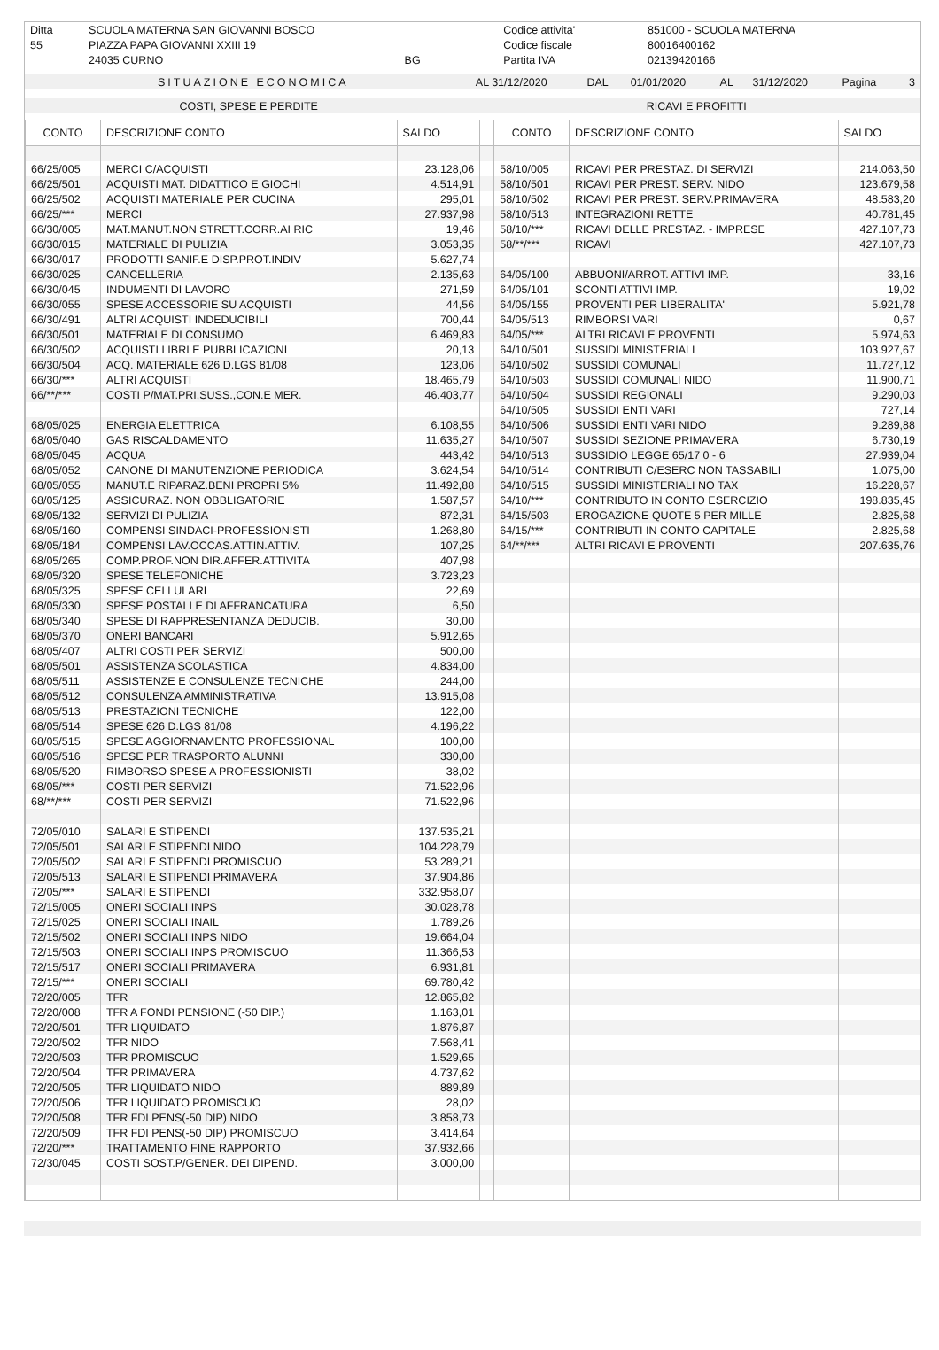| Ditta | SCUOLA MATERNA SAN GIOVANNI BOSCO | | Codice attivita' | 851000 - SCUOLA MATERNA |
| 55 | PIAZZA PAPA GIOVANNI XXIII 19 | | Codice fiscale | 80016400162 |
| | 24035 CURNO | BG | Partita IVA | 02139420166 |
| SITUAZIONE ECONOMICA | AL 31/12/2020 | DAL | 01/01/2020 | AL | 31/12/2020 | Pagina | 3 |
| COSTI, SPESE E PERDITE | RICAVI E PROFITTI |
| CONTO | DESCRIZIONE CONTO | SALDO | | CONTO | DESCRIZIONE CONTO | SALDO |
| --- | --- | --- | --- | --- | --- | --- |
| 66/25/005 | MERCI C/ACQUISTI | 23.128,06 | | 58/10/005 | RICAVI PER PRESTAZ. DI SERVIZI | 214.063,50 |
| 66/25/501 | ACQUISTI MAT. DIDATTICO E GIOCHI | 4.514,91 | | 58/10/501 | RICAVI PER PREST. SERV. NIDO | 123.679,58 |
| 66/25/502 | ACQUISTI MATERIALE PER CUCINA | 295,01 | | 58/10/502 | RICAVI PER PREST. SERV.PRIMAVERA | 48.583,20 |
| 66/25/*** | MERCI | 27.937,98 | | 58/10/513 | INTEGRAZIONI RETTE | 40.781,45 |
| 66/30/005 | MAT.MANUT.NON STRETT.CORR.AI RIC | 19,46 | | 58/10/*** | RICAVI DELLE PRESTAZ. - IMPRESE | 427.107,73 |
| 66/30/015 | MATERIALE DI PULIZIA | 3.053,35 | | 58/**/*** | RICAVI | 427.107,73 |
| 66/30/017 | PRODOTTI SANIF.E DISP.PROT.INDIV | 5.627,74 | | | | |
| 66/30/025 | CANCELLERIA | 2.135,63 | | 64/05/100 | ABBUONI/ARROT. ATTIVI IMP. | 33,16 |
| 66/30/045 | INDUMENTI DI LAVORO | 271,59 | | 64/05/101 | SCONTI ATTIVI IMP. | 19,02 |
| 66/30/055 | SPESE ACCESSORIE SU ACQUISTI | 44,56 | | 64/05/155 | PROVENTI PER LIBERALITA' | 5.921,78 |
| 66/30/491 | ALTRI ACQUISTI INDEDUCIBILI | 700,44 | | 64/05/513 | RIMBORSI VARI | 0,67 |
| 66/30/501 | MATERIALE DI CONSUMO | 6.469,83 | | 64/05/*** | ALTRI RICAVI E PROVENTI | 5.974,63 |
| 66/30/502 | ACQUISTI LIBRI E PUBBLICAZIONI | 20,13 | | 64/10/501 | SUSSIDI MINISTERIALI | 103.927,67 |
| 66/30/504 | ACQ. MATERIALE 626 D.LGS 81/08 | 123,06 | | 64/10/502 | SUSSIDI COMUNALI | 11.727,12 |
| 66/30/*** | ALTRI ACQUISTI | 18.465,79 | | 64/10/503 | SUSSIDI COMUNALI NIDO | 11.900,71 |
| 66/**/*** | COSTI P/MAT.PRI,SUSS.,CON.E MER. | 46.403,77 | | 64/10/504 | SUSSIDI REGIONALI | 9.290,03 |
| | | | | 64/10/505 | SUSSIDI ENTI VARI | 727,14 |
| 68/05/025 | ENERGIA ELETTRICA | 6.108,55 | | 64/10/506 | SUSSIDI ENTI VARI NIDO | 9.289,88 |
| 68/05/040 | GAS RISCALDAMENTO | 11.635,27 | | 64/10/507 | SUSSIDI SEZIONE PRIMAVERA | 6.730,19 |
| 68/05/045 | ACQUA | 443,42 | | 64/10/513 | SUSSIDIO LEGGE 65/17 0 - 6 | 27.939,04 |
| 68/05/052 | CANONE DI MANUTENZIONE PERIODICA | 3.624,54 | | 64/10/514 | CONTRIBUTI C/ESERC NON TASSABILI | 1.075,00 |
| 68/05/055 | MANUT.E RIPARAZ.BENI PROPRI 5% | 11.492,88 | | 64/10/515 | SUSSIDI MINISTERIALI NO TAX | 16.228,67 |
| 68/05/125 | ASSICURAZ. NON OBBLIGATORIE | 1.587,57 | | 64/10/*** | CONTRIBUTO IN CONTO ESERCIZIO | 198.835,45 |
| 68/05/132 | SERVIZI DI PULIZIA | 872,31 | | 64/15/503 | EROGAZIONE QUOTE 5 PER MILLE | 2.825,68 |
| 68/05/160 | COMPENSI SINDACI-PROFESSIONISTI | 1.268,80 | | 64/15/*** | CONTRIBUTI IN CONTO CAPITALE | 2.825,68 |
| 68/05/184 | COMPENSI LAV.OCCAS.ATTIN.ATTIV. | 107,25 | | 64/**/*** | ALTRI RICAVI E PROVENTI | 207.635,76 |
| 68/05/265 | COMP.PROF.NON DIR.AFFER.ATTIVITA | 407,98 | | | | |
| 68/05/320 | SPESE TELEFONICHE | 3.723,23 | | | | |
| 68/05/325 | SPESE CELLULARI | 22,69 | | | | |
| 68/05/330 | SPESE POSTALI E DI AFFRANCATURA | 6,50 | | | | |
| 68/05/340 | SPESE DI RAPPRESENTANZA DEDUCIB. | 30,00 | | | | |
| 68/05/370 | ONERI BANCARI | 5.912,65 | | | | |
| 68/05/407 | ALTRI COSTI PER SERVIZI | 500,00 | | | | |
| 68/05/501 | ASSISTENZA SCOLASTICA | 4.834,00 | | | | |
| 68/05/511 | ASSISTENZE E CONSULENZE TECNICHE | 244,00 | | | | |
| 68/05/512 | CONSULENZA AMMINISTRATIVA | 13.915,08 | | | | |
| 68/05/513 | PRESTAZIONI TECNICHE | 122,00 | | | | |
| 68/05/514 | SPESE 626 D.LGS 81/08 | 4.196,22 | | | | |
| 68/05/515 | SPESE AGGIORNAMENTO PROFESSIONAL | 100,00 | | | | |
| 68/05/516 | SPESE PER TRASPORTO ALUNNI | 330,00 | | | | |
| 68/05/520 | RIMBORSO SPESE A PROFESSIONISTI | 38,02 | | | | |
| 68/05/*** | COSTI PER SERVIZI | 71.522,96 | | | | |
| 68/**/*** | COSTI PER SERVIZI | 71.522,96 | | | | |
| 72/05/010 | SALARI E STIPENDI | 137.535,21 | | | | |
| 72/05/501 | SALARI E STIPENDI NIDO | 104.228,79 | | | | |
| 72/05/502 | SALARI E STIPENDI PROMISCUO | 53.289,21 | | | | |
| 72/05/513 | SALARI E STIPENDI PRIMAVERA | 37.904,86 | | | | |
| 72/05/*** | SALARI E STIPENDI | 332.958,07 | | | | |
| 72/15/005 | ONERI SOCIALI INPS | 30.028,78 | | | | |
| 72/15/025 | ONERI SOCIALI INAIL | 1.789,26 | | | | |
| 72/15/502 | ONERI SOCIALI INPS NIDO | 19.664,04 | | | | |
| 72/15/503 | ONERI SOCIALI INPS PROMISCUO | 11.366,53 | | | | |
| 72/15/517 | ONERI SOCIALI PRIMAVERA | 6.931,81 | | | | |
| 72/15/*** | ONERI SOCIALI | 69.780,42 | | | | |
| 72/20/005 | TFR | 12.865,82 | | | | |
| 72/20/008 | TFR A FONDI PENSIONE (-50 DIP.) | 1.163,01 | | | | |
| 72/20/501 | TFR LIQUIDATO | 1.876,87 | | | | |
| 72/20/502 | TFR NIDO | 7.568,41 | | | | |
| 72/20/503 | TFR PROMISCUO | 1.529,65 | | | | |
| 72/20/504 | TFR PRIMAVERA | 4.737,62 | | | | |
| 72/20/505 | TFR LIQUIDATO NIDO | 889,89 | | | | |
| 72/20/506 | TFR LIQUIDATO PROMISCUO | 28,02 | | | | |
| 72/20/508 | TFR FDI PENS(-50 DIP) NIDO | 3.858,73 | | | | |
| 72/20/509 | TFR FDI PENS(-50 DIP) PROMISCUO | 3.414,64 | | | | |
| 72/20/*** | TRATTAMENTO FINE RAPPORTO | 37.932,66 | | | | |
| 72/30/045 | COSTI SOST.P/GENER. DEI DIPEND. | 3.000,00 | | | | |